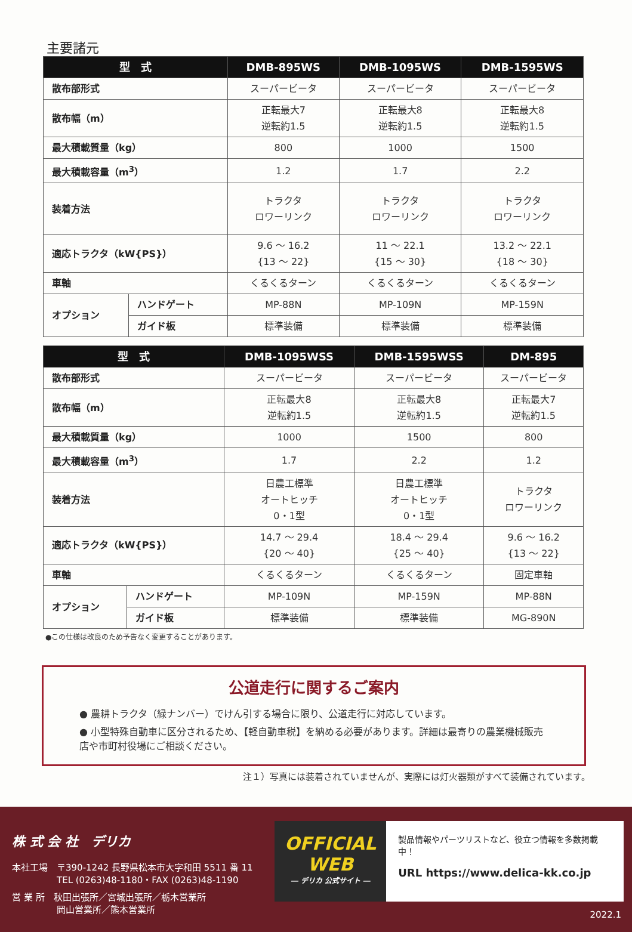主要諸元
| 型 式 | | DMB-895WS | DMB-1095WS | DMB-1595WS |
| --- | --- | --- | --- | --- |
| 散布部形式 | | スーパービータ | スーパービータ | スーパービータ |
| 散布幅（m） | | 正転最大7 逆転約1.5 | 正転最大8 逆転約1.5 | 正転最大8 逆転約1.5 |
| 最大積載質量（kg） | | 800 | 1000 | 1500 |
| 最大積載容量（m<sup>3</sup>） | | 1.2 | 1.7 | 2.2 |
| 装着方法 | | トラクタ ロワーリンク | トラクタ ロワーリンク | トラクタ ロワーリンク |
| 適応トラクタ（kW{PS}） | | 9.6 ～ 16.2 {13 ～ 22} | 11 ～ 22.1 {15 ～ 30} | 13.2 ～ 22.1 {18 ～ 30} |
| 車軸 | | くるくるターン | くるくるターン | くるくるターン |
| オプション | ハンドゲート | MP-88N | MP-109N | MP-159N |
| | ガイド板 | 標準装備 | 標準装備 | 標準装備 |
| 型 式 | | DMB-1095WSS | DMB-1595WSS | DM-895 |
| --- | --- | --- | --- | --- |
| 散布部形式 | | スーパービータ | スーパービータ | スーパービータ |
| 散布幅（m） | | 正転最大8 逆転約1.5 | 正転最大8 逆転約1.5 | 正転最大7 逆転約1.5 |
| 最大積載質量（kg） | | 1000 | 1500 | 800 |
| 最大積載容量（m<sup>3</sup>） | | 1.7 | 2.2 | 1.2 |
| 装着方法 | | 日農工標準 オートヒッチ 0・1型 | 日農工標準 オートヒッチ 0・1型 | トラクタ ロワーリンク |
| 適応トラクタ（kW{PS}） | | 14.7 ～ 29.4 {20 ～ 40} | 18.4 ～ 29.4 {25 ～ 40} | 9.6 ～ 16.2 {13 ～ 22} |
| 車軸 | | くるくるターン | くるくるターン | 固定車軸 |
| オプション | ハンドゲート | MP-109N | MP-159N | MP-88N |
| | ガイド板 | 標準装備 | 標準装備 | MG-890N |
●この仕様は改良のため予告なく変更することがあります。
公道走行に関するご案内
● 農耕トラクタ（緑ナンバー）でけん引する場合に限り、公道走行に対応しています。
● 小型特殊自動車に区分されるため、【軽自動車税】を納める必要があります。詳細は最寄りの農業機械販売店や市町村役場にご相談ください。
注１）写真には装着されていませんが、実際には灯火器類がすべて装備されています。
株 式 会 社　デリカ
本社工場　〒390-1242 長野県松本市大字和田 5511 番 11
　　　　　TEL (0263)48-1180・FAX (0263)48-1190
営 業 所　秋田出張所／宮城出張所／栃木営業所
　　　　　岡山営業所／熊本営業所
OFFICIAL
WEB
― デリカ 公式サイト ―
製品情報やパーツリストなど、役立つ情報を多数掲載中！
URL https://www.delica-kk.co.jp
2022.1